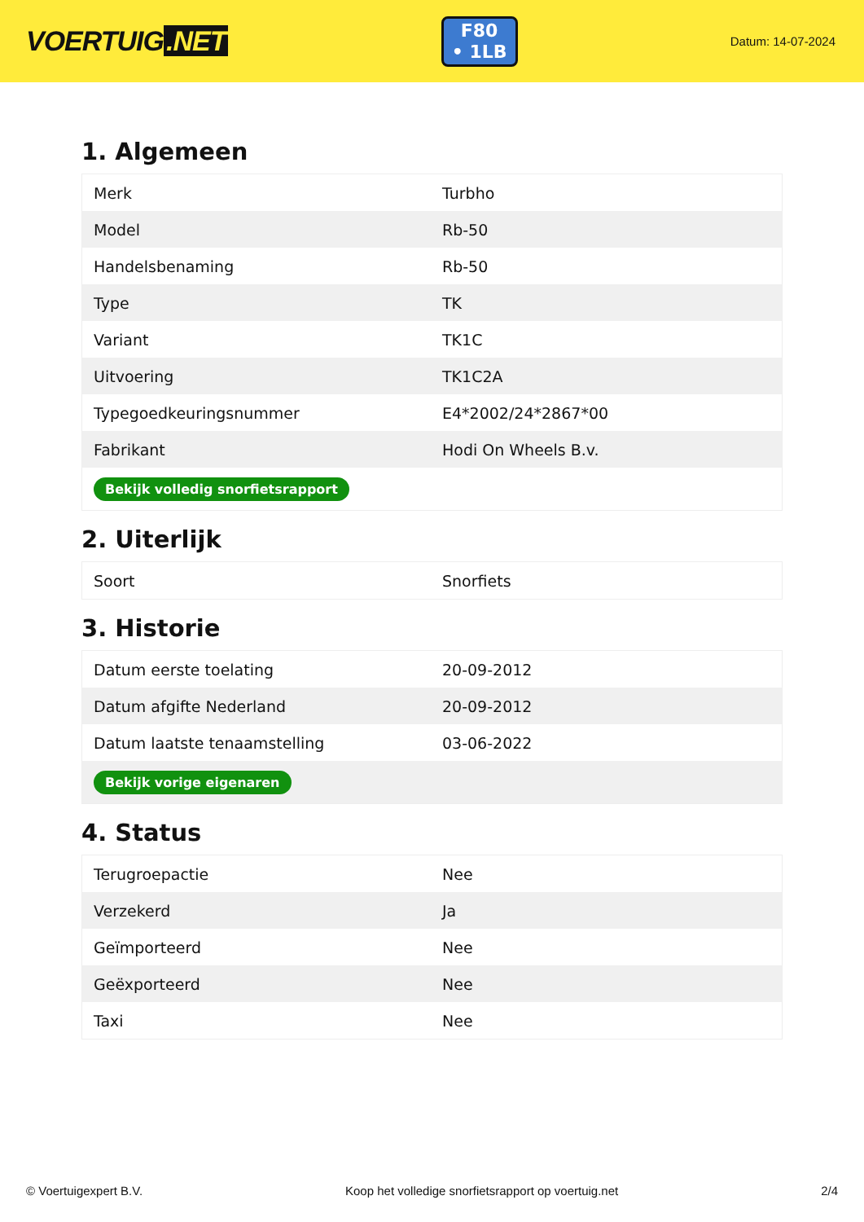VOERTUIG.NET
F80
• 1LB
Datum: 14-07-2024
1. Algemeen
| Merk | Turbho |
| Model | Rb-50 |
| Handelsbenaming | Rb-50 |
| Type | TK |
| Variant | TK1C |
| Uitvoering | TK1C2A |
| Typegoedkeuringsnummer | E4*2002/24*2867*00 |
| Fabrikant | Hodi On Wheels B.v. |
| Bekijk volledig snorfietsrapport | |
2. Uiterlijk
| Soort | Snorfiets |
3. Historie
| Datum eerste toelating | 20-09-2012 |
| Datum afgifte Nederland | 20-09-2012 |
| Datum laatste tenaamstelling | 03-06-2022 |
| Bekijk vorige eigenaren | |
4. Status
| Terugroepactie | Nee |
| Verzekerd | Ja |
| Geïmporteerd | Nee |
| Geëxporteerd | Nee |
| Taxi | Nee |
© Voertuigexpert B.V. Koop het volledige snorfietsrapport op voertuig.net 2/4